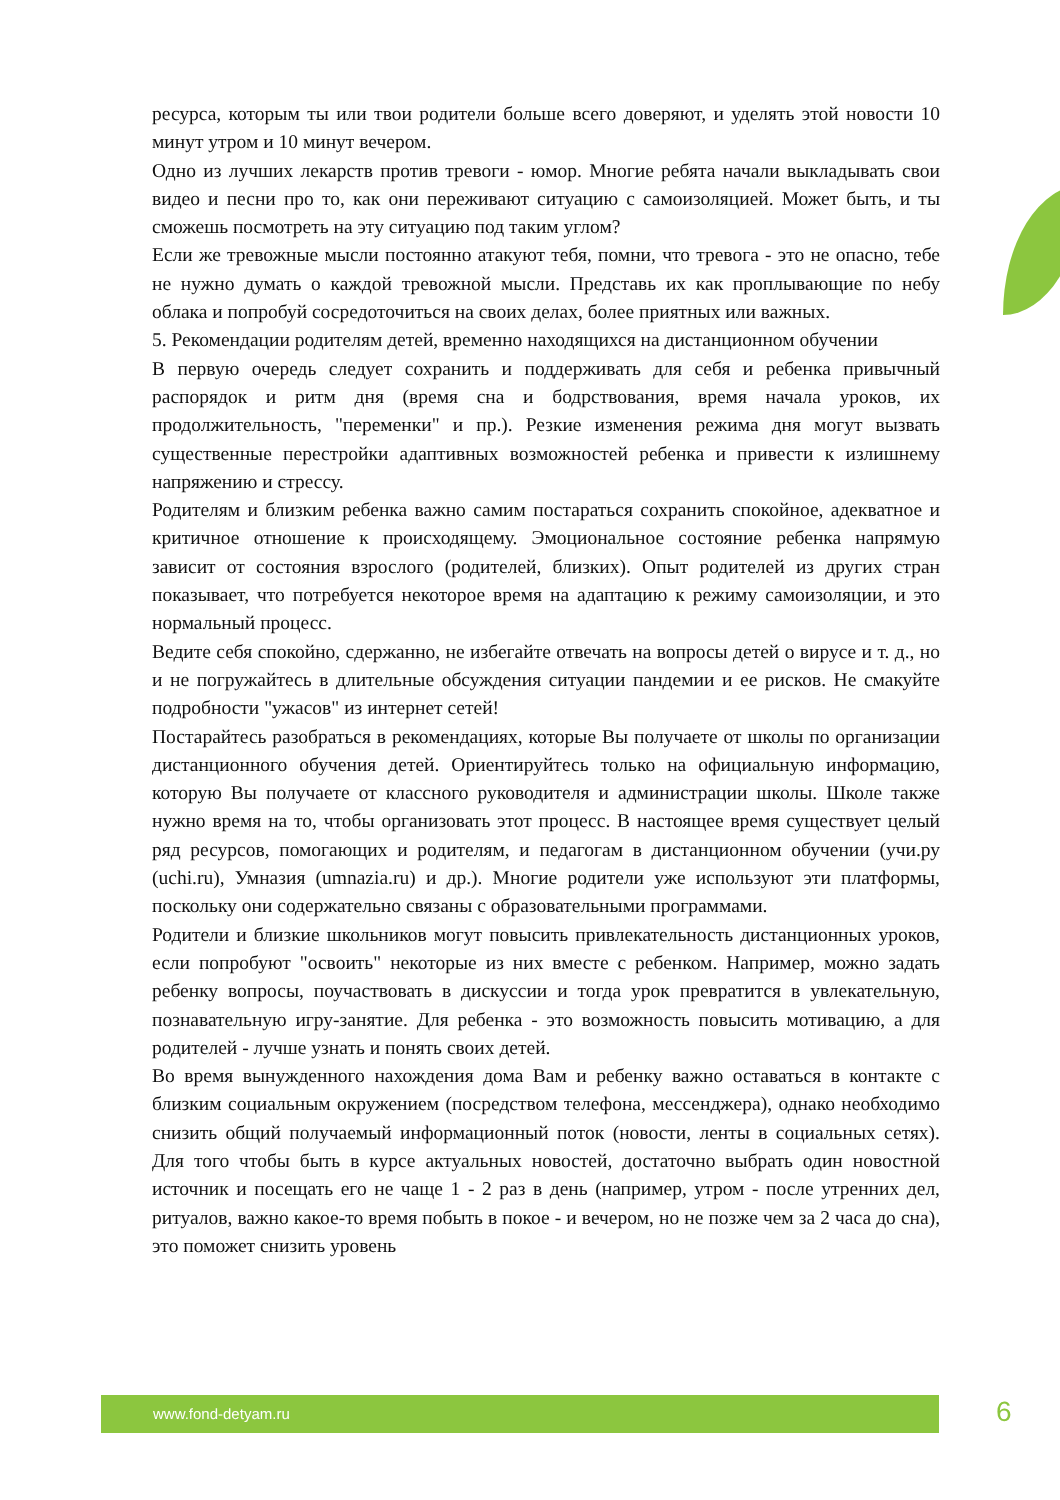ресурса, которым ты или твои родители больше всего доверяют, и уделять этой новости 10 минут утром и 10 минут вечером.
Одно из лучших лекарств против тревоги - юмор. Многие ребята начали выкладывать свои видео и песни про то, как они переживают ситуацию с самоизоляцией. Может быть, и ты сможешь посмотреть на эту ситуацию под таким углом?
Если же тревожные мысли постоянно атакуют тебя, помни, что тревога - это не опасно, тебе не нужно думать о каждой тревожной мысли. Представь их как проплывающие по небу облака и попробуй сосредоточиться на своих делах, более приятных или важных.
5. Рекомендации родителям детей, временно находящихся на дистанционном обучении
В первую очередь следует сохранить и поддерживать для себя и ребенка привычный распорядок и ритм дня (время сна и бодрствования, время начала уроков, их продолжительность, "переменки" и пр.). Резкие изменения режима дня могут вызвать существенные перестройки адаптивных возможностей ребенка и привести к излишнему напряжению и стрессу.
Родителям и близким ребенка важно самим постараться сохранить спокойное, адекватное и критичное отношение к происходящему. Эмоциональное состояние ребенка напрямую зависит от состояния взрослого (родителей, близких). Опыт родителей из других стран показывает, что потребуется некоторое время на адаптацию к режиму самоизоляции, и это нормальный процесс.
Ведите себя спокойно, сдержанно, не избегайте отвечать на вопросы детей о вирусе и т. д., но и не погружайтесь в длительные обсуждения ситуации пандемии и ее рисков. Не смакуйте подробности "ужасов" из интернет сетей!
Постарайтесь разобраться в рекомендациях, которые Вы получаете от школы по организации дистанционного обучения детей. Ориентируйтесь только на официальную информацию, которую Вы получаете от классного руководителя и администрации школы. Школе также нужно время на то, чтобы организовать этот процесс. В настоящее время существует целый ряд ресурсов, помогающих и родителям, и педагогам в дистанционном обучении (учи.ру (uchi.ru), Умназия (umnazia.ru) и др.). Многие родители уже используют эти платформы, поскольку они содержательно связаны с образовательными программами.
Родители и близкие школьников могут повысить привлекательность дистанционных уроков, если попробуют "освоить" некоторые из них вместе с ребенком. Например, можно задать ребенку вопросы, поучаствовать в дискуссии и тогда урок превратится в увлекательную, познавательную игру-занятие. Для ребенка - это возможность повысить мотивацию, а для родителей - лучше узнать и понять своих детей.
Во время вынужденного нахождения дома Вам и ребенку важно оставаться в контакте с близким социальным окружением (посредством телефона, мессенджера), однако необходимо снизить общий получаемый информационный поток (новости, ленты в социальных сетях). Для того чтобы быть в курсе актуальных новостей, достаточно выбрать один новостной источник и посещать его не чаще 1 - 2 раз в день (например, утром - после утренних дел, ритуалов, важно какое-то время побыть в покое - и вечером, но не позже чем за 2 часа до сна), это поможет снизить уровень
www.fond-detyam.ru 6